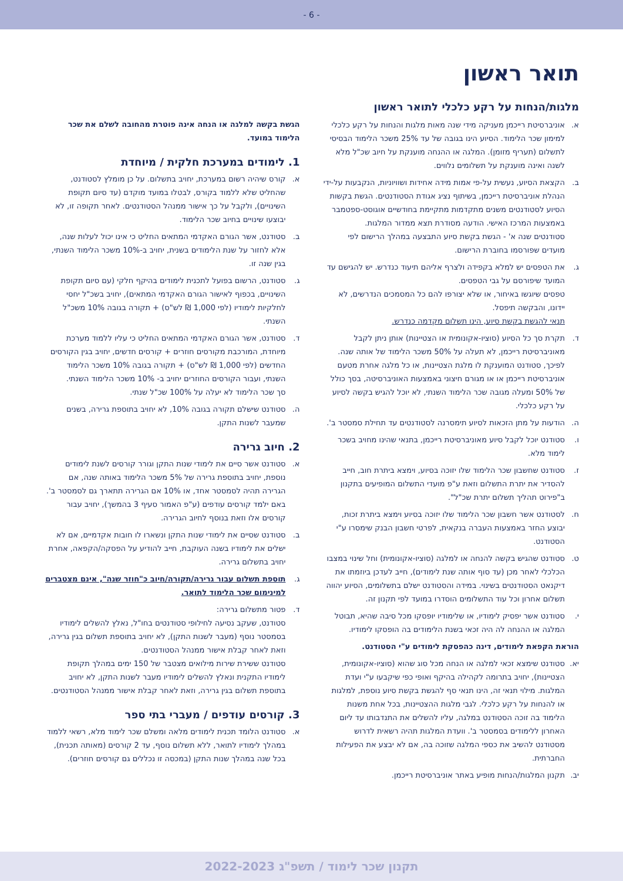- 6 -
תואר ראשון
מלגות/הנחות על רקע כלכלי לתואר ראשון
א. אוניברסיטת רייכמן מעניקה מידי שנה מאות מלגות והנחות על רקע כלכלי למימון שכר הלימוד. הסיוע הינו בגובה של עד 25% משכר הלימוד הבסיסי לתשלום (תעריף מזומן). המלגה או ההנחה מוענקת על חיוב שכ"ל מלא לשנה ואינה מוענקת על תשלומים נלווים.
ב. הקצאת הסיוע, נעשית על-פי אמות מידה אחידות ושוויוניות, הנקבעות על-ידי הנהלת אוניברסיטת רייכמן, בשיתוף נציג אגודת הסטודנטים. הגשת בקשות הסיוע לסטודנטים משנים מתקדמות מתקיימת בחודשיים אוגוסט-ספטמבר באמצעות המרכז האישי. הודעה מסודרת תצא ממדור המלגות.
סטודנטים שנה א' - הגשת בקשת סיוע התבצעה במהלך הרישום לפי מועדים שפורסמו בחוברת הרישום.
ג. את הטפסים יש למלא בקפידה ולצרף אליהם תיעוד כנדרש. יש להגישם עד המועד שיפורסם על גבי הטפסים.
טפסים שיוגשו באיחור, או שלא יצורפו להם כל המסמכים הנדרשים, לא יידונו, והבקשה תיפסל.
תנאי להגשת בקשת סיוע, הינו תשלום מקדמה כנדרש.
ד. תקרת סך כל הסיוע (סוציו-אקונומית או הצטיינות) אותן ניתן לקבל מאוניברסיטת רייכמן, לא תעלה על 50% משכר הלימוד של אותה שנה. לפיכך, סטודנט המוענקת לו מלגת הצטיינות, או כל מלגה אחרת מטעם אוניברסיטת רייכמן או או מגורם חיצוני באמצעות האוניברסיטה, בסך כולל של 50% ומעלה מגובה שכר הלימוד השנתי, לא יוכל להגיש בקשה לסיוע על רקע כלכלי.
ה. הודעות על מתן הזכאות לסיוע תימסרנה לסטודנטים עד תחילת סמסטר ב'.
ו. סטודנט יוכל לקבל סיוע מאוניברסיטת רייכמן, בתנאי שהינו מחויב בשכר לימוד מלא.
ז. סטודנט שחשבון שכר הלימוד שלו יזוכה בסיוע, וימצא ביתרת חוב, חייב להסדיר את יתרת התשלום וזאת ע"פ מועדי התשלום המופיעים בתקנון ב"פירוט תהליך תשלום יתרת שכ"ל".
ח. לסטודנט אשר חשבון שכר הלימוד שלו יזוכה בסיוע וימצא ביתרת זכות, יבוצע החזר באמצעות העברה בנקאית, לפרטי חשבון הבנק שימסרו ע"י הסטודנט.
ט. סטודנט שהגיש בקשה להנחה או למלגה (סוציו-אקונומית) וחל שינוי במצבו הכלכלי לאחר מכן (עד סוף אותה שנת לימודים), חייב לעדכן ביוזמתו את דיקנאט הסטודנטים בשינוי. במידה והסטודנט ישלם בתשלומים, הסיוע יהווה תשלום אחרון וכל עוד התשלומים הוסדרו במועד לפי תקנון זה.
י. סטודנט אשר יפסיק לימודיו, או שלימודיו יופסקו מכל סיבה שהיא, תבוטל המלגה או ההנחה לה היה זכאי בשנת הלימודים בה הופסקו לימודיו.
הוראת הקפאת לימודים, דינה כהפסקת לימודים ע"י הסטודנט.
יא. סטודנט שימצא זכאי למלגה או הנחה מכל סוג שהוא (סוציו-אקונומית, הצטיינות), יחויב בתרומה לקהילה בהיקף ואופי כפי שיקבעו ע"י ועדת המלגות. מילוי תנאי זה, הינו תנאי סף להגשת בקשת סיוע נוספת, למלגות או להנחות על רקע כלכלי. לגבי מלגות ההצטיינות, בכל אחת משנות הלימוד בה זוכה הסטודנט במלגה, עליו להשלים את התנדבותו עד ליום האחרון ללימודים בסמסטר ב'. וועדת המלגות תהיה רשאית לדרוש מסטודנט להשיב את כספי המלגה שזוכה בה, אם לא יבצע את הפעילות החברתית.
יב. תקנון המלגות/הנחות מופיע באתר אוניברסיטת רייכמן.
הגשת בקשה למלגה או הנחה אינה פוטרת מהחובה לשלם את שכר הלימוד במועד.
1. לימודים במערכת חלקית / מיוחדת
א. קורס שיהיה רשום במערכת, יחויב בתשלום. על כן מומלץ לסטודנט, שהחליט שלא ללמוד בקורס, לבטלו במועד מוקדם (עד סיום תקופת השינויים), ולקבל על כך אישור ממנהל הסטודנטים. לאחר תקופה זו, לא יבוצעו שינויים בחיוב שכר הלימוד.
ב. סטודנט, אשר הגורם האקדמי המתאים החליט כי אינו יכול לעלות שנה, אלא לחזור על שנת הלימודים בשנית, יחויב ב-10% משכר הלימוד השנתי, בגין שנה זו.
ג. סטודנט, הרשום בפועל לתכנית לימודים בהיקף חלקי (עם סיום תקופת השינויים, בכפוף לאישור הגורם האקדמי המתאים), יחויב בשכ"ל יחסי לחלקיות לימודיו (לפי 1,000 ₪ לש"ס) + תקורה בגובה 10% משכ"ל השנתי.
ד. סטודנט, אשר הגורם האקדמי המתאים החליט כי עליו ללמוד מערכת מיוחדת, המורכבת מקורסים חוזרים + קורסים חדשים, יחויב בגין הקורסים החדשים (לפי 1,000 ₪ לש"ס) + תקורה בגובה 10% משכר הלימוד השנתי, ועבור הקורסים החוזרים יחויב ב- 10% משכר הלימוד השנתי.
סך שכר הלימוד לא יעלה על 100% שכ"ל שנתי.
ה. סטודנט שישלם תקורה בגובה 10%, לא יחויב בתוספת גרירה, בשנים שמעבר לשנות התקן.
2. חיוב גרירה
א. סטודנט אשר סיים את לימודי שנות התקן וגורר קורסים לשנת לימודים נוספת, יחויב בתוספת גרירה של 5% משכר הלימוד באותה שנה, אם הגרירה תהיה לסמסטר אחד, או 10% אם הגרירה תתארך גם לסמסטר ב'. באם ילמד קורסים עודפים (ע"פ האמור סעיף 3 בהמשך), יחויב עבור קורסים אלו וזאת בנוסף לחיוב הגרירה.
ב. סטודנט שסיים את לימודי שנות התקן ונשארו לו חובות אקדמיים, אם לא ישלים את לימודיו בשנה העוקבת, חייב להודיע על הפסקה/הקפאה, אחרת יחויב בתשלום גרירה.
ג. תוספת תשלום עבור גרירה/תקורה/חיוב כ"חוזר שנה", אינם מצטברים למינימום שכר הלימוד לתואר.
ד. פטור מתשלום גרירה:
סטודנט, שעקב נסיעה לחילופי סטודנטים בחו"ל, נאלץ להשלים לימודיו בסמסטר נוסף (מעבר לשנות התקן), לא יחויב בתוספת תשלום בגין גרירה, וזאת לאחר קבלת אישור ממנהל הסטודנטים.
סטודנט ששירת שירות מילואים מצטבר של 150 ימים במהלך תקופת לימודיו התקנית ונאלץ להשלים לימודיו מעבר לשנות התקן, לא יחויב בתוספת תשלום בגין גרירה, וזאת לאחר קבלת אישור ממנהל הסטודנטים.
3. קורסים עודפים / מעברי בתי ספר
א. סטודנט הלומד תכנית לימודים מלאה ומשלם שכר לימוד מלא, רשאי ללמוד במהלך לימודיו לתואר, ללא תשלום נוסף, עד 2 קורסים (מאותה תכנית), בכל שנה במהלך שנות התקן (במכסה זו נכללים גם קורסים חוזרים).
תקנון שכר לימוד / תשפ"ג 2022-2023